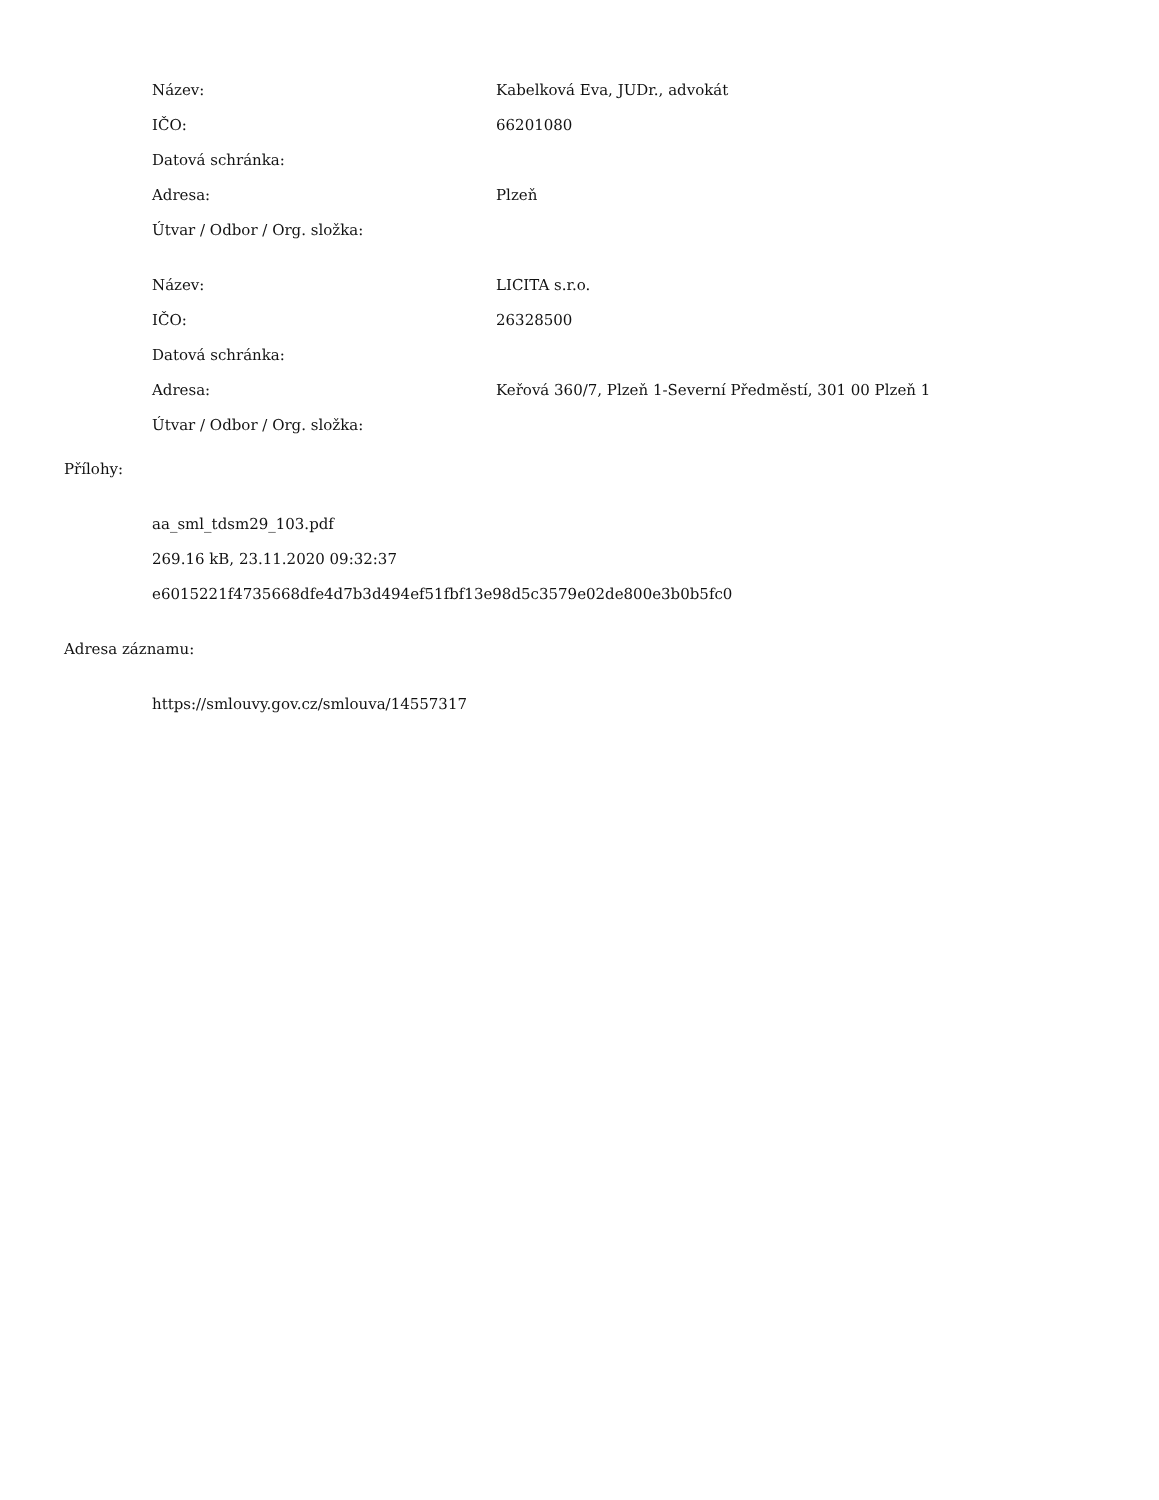| Název: | Kabelková Eva, JUDr., advokát |
| IČO: | 66201080 |
| Datová schránka: | |
| Adresa: | Plzeň |
| Útvar / Odbor / Org. složka: | |
| Název: | LICITA s.r.o. |
| IČO: | 26328500 |
| Datová schránka: | |
| Adresa: | Keřová 360/7, Plzeň 1-Severní Předměstí, 301 00 Plzeň 1 |
| Útvar / Odbor / Org. složka: | |
Přílohy:
aa_sml_tdsm29_103.pdf
269.16 kB, 23.11.2020 09:32:37
e6015221f4735668dfe4d7b3d494ef51fbf13e98d5c3579e02de800e3b0b5fc0
Adresa záznamu:
https://smlouvy.gov.cz/smlouva/14557317